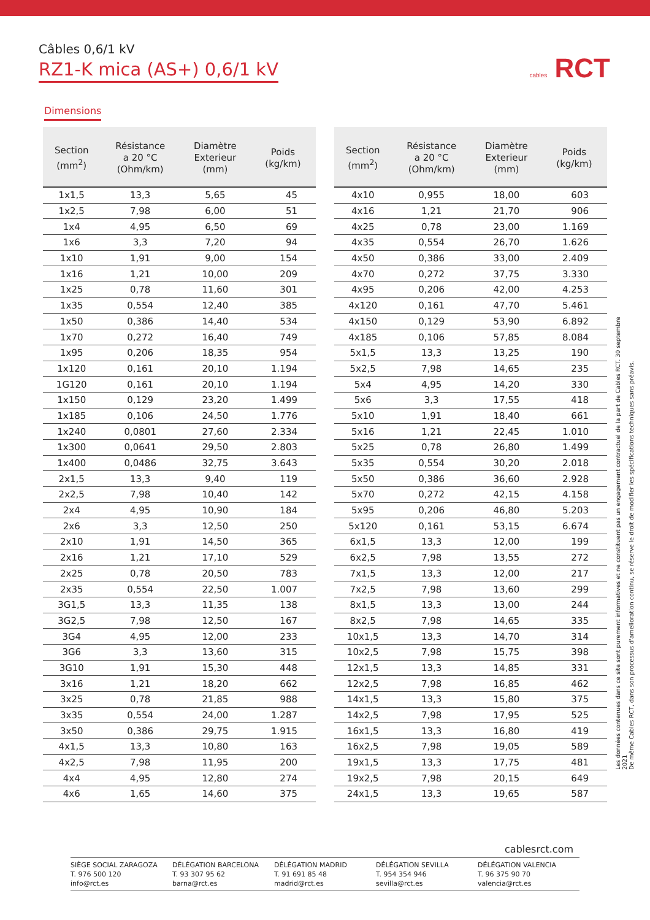Câbles 0,6/1 kV
RZ1-K mica (AS+) 0,6/1 kV
cables RCT
Dimensions
| Section (mm<sup>2</sup>) | Résistance a 20 °C (Ohm/km) | Diamètre Exterieur (mm) | Poids (kg/km) |
| --- | --- | --- | --- |
| 1x1,5 | 13,3 | 5,65 | 45 |
| 1x2,5 | 7,98 | 6,00 | 51 |
| 1x4 | 4,95 | 6,50 | 69 |
| 1x6 | 3,3 | 7,20 | 94 |
| 1x10 | 1,91 | 9,00 | 154 |
| 1x16 | 1,21 | 10,00 | 209 |
| 1x25 | 0,78 | 11,60 | 301 |
| 1x35 | 0,554 | 12,40 | 385 |
| 1x50 | 0,386 | 14,40 | 534 |
| 1x70 | 0,272 | 16,40 | 749 |
| 1x95 | 0,206 | 18,35 | 954 |
| 1x120 | 0,161 | 20,10 | 1.194 |
| 1G120 | 0,161 | 20,10 | 1.194 |
| 1x150 | 0,129 | 23,20 | 1.499 |
| 1x185 | 0,106 | 24,50 | 1.776 |
| 1x240 | 0,0801 | 27,60 | 2.334 |
| 1x300 | 0,0641 | 29,50 | 2.803 |
| 1x400 | 0,0486 | 32,75 | 3.643 |
| 2x1,5 | 13,3 | 9,40 | 119 |
| 2x2,5 | 7,98 | 10,40 | 142 |
| 2x4 | 4,95 | 10,90 | 184 |
| 2x6 | 3,3 | 12,50 | 250 |
| 2x10 | 1,91 | 14,50 | 365 |
| 2x16 | 1,21 | 17,10 | 529 |
| 2x25 | 0,78 | 20,50 | 783 |
| 2x35 | 0,554 | 22,50 | 1.007 |
| 3G1,5 | 13,3 | 11,35 | 138 |
| 3G2,5 | 7,98 | 12,50 | 167 |
| 3G4 | 4,95 | 12,00 | 233 |
| 3G6 | 3,3 | 13,60 | 315 |
| 3G10 | 1,91 | 15,30 | 448 |
| 3x16 | 1,21 | 18,20 | 662 |
| 3x25 | 0,78 | 21,85 | 988 |
| 3x35 | 0,554 | 24,00 | 1.287 |
| 3x50 | 0,386 | 29,75 | 1.915 |
| 4x1,5 | 13,3 | 10,80 | 163 |
| 4x2,5 | 7,98 | 11,95 | 200 |
| 4x4 | 4,95 | 12,80 | 274 |
| 4x6 | 1,65 | 14,60 | 375 |
| Section (mm<sup>2</sup>) | Résistance a 20 °C (Ohm/km) | Diamètre Exterieur (mm) | Poids (kg/km) |
| --- | --- | --- | --- |
| 4x10 | 0,955 | 18,00 | 603 |
| 4x16 | 1,21 | 21,70 | 906 |
| 4x25 | 0,78 | 23,00 | 1.169 |
| 4x35 | 0,554 | 26,70 | 1.626 |
| 4x50 | 0,386 | 33,00 | 2.409 |
| 4x70 | 0,272 | 37,75 | 3.330 |
| 4x95 | 0,206 | 42,00 | 4.253 |
| 4x120 | 0,161 | 47,70 | 5.461 |
| 4x150 | 0,129 | 53,90 | 6.892 |
| 4x185 | 0,106 | 57,85 | 8.084 |
| 5x1,5 | 13,3 | 13,25 | 190 |
| 5x2,5 | 7,98 | 14,65 | 235 |
| 5x4 | 4,95 | 14,20 | 330 |
| 5x6 | 3,3 | 17,55 | 418 |
| 5x10 | 1,91 | 18,40 | 661 |
| 5x16 | 1,21 | 22,45 | 1.010 |
| 5x25 | 0,78 | 26,80 | 1.499 |
| 5x35 | 0,554 | 30,20 | 2.018 |
| 5x50 | 0,386 | 36,60 | 2.928 |
| 5x70 | 0,272 | 42,15 | 4.158 |
| 5x95 | 0,206 | 46,80 | 5.203 |
| 5x120 | 0,161 | 53,15 | 6.674 |
| 6x1,5 | 13,3 | 12,00 | 199 |
| 6x2,5 | 7,98 | 13,55 | 272 |
| 7x1,5 | 13,3 | 12,00 | 217 |
| 7x2,5 | 7,98 | 13,60 | 299 |
| 8x1,5 | 13,3 | 13,00 | 244 |
| 8x2,5 | 7,98 | 14,65 | 335 |
| 10x1,5 | 13,3 | 14,70 | 314 |
| 10x2,5 | 7,98 | 15,75 | 398 |
| 12x1,5 | 13,3 | 14,85 | 331 |
| 12x2,5 | 7,98 | 16,85 | 462 |
| 14x1,5 | 13,3 | 15,80 | 375 |
| 14x2,5 | 7,98 | 17,95 | 525 |
| 16x1,5 | 13,3 | 16,80 | 419 |
| 16x2,5 | 7,98 | 19,05 | 589 |
| 19x1,5 | 13,3 | 17,75 | 481 |
| 19x2,5 | 7,98 | 20,15 | 649 |
| 24x1,5 | 13,3 | 19,65 | 587 |
Les données contenues dans ce site sont purement informatives et ne constituent pas un engagement contractuel de la part de Cables RCT. 30 septembre 2021
De même Cables RCT, dans son processus d'amelioration continu, se réserve le droit de modifier les spécifications techniques sans préavis.
cablesrct.com
SIÈGE SOCIAL ZARAGOZA
T. 976 500 120
info@rct.es
DÉLÉGATION BARCELONA
T. 93 307 95 62
barna@rct.es
DÉLÉGATION MADRID
T. 91 691 85 48
madrid@rct.es
DÉLÉGATION SEVILLA
T. 954 354 946
sevilla@rct.es
DÉLÉGATION VALENCIA
T. 96 375 90 70
valencia@rct.es